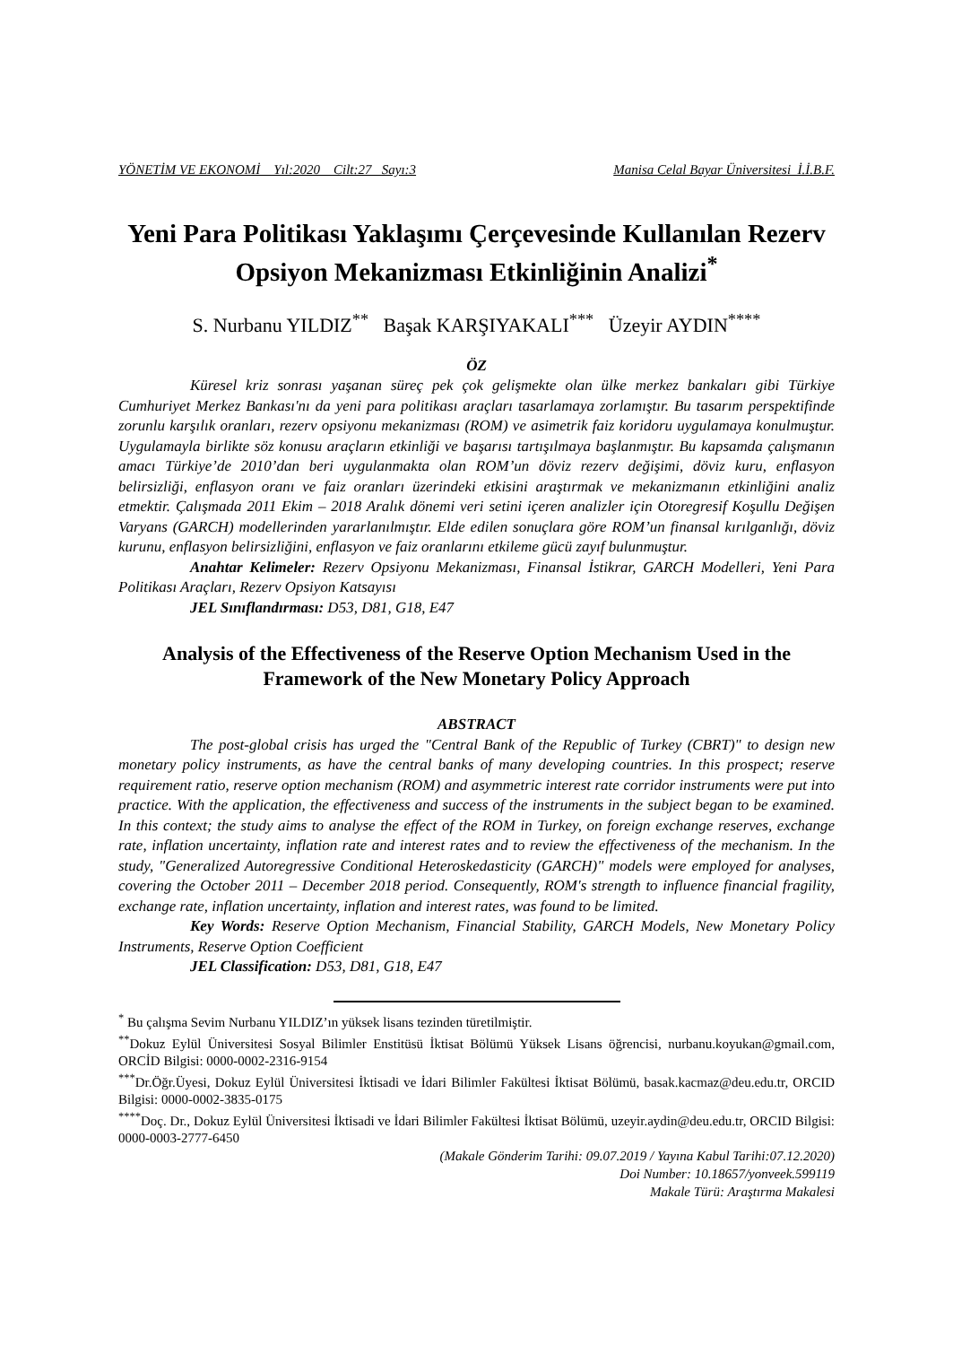YÖNETİM VE EKONOMİ Yıl:2020 Cilt:27 Sayı:3 Manisa Celal Bayar Üniversitesi İ.İ.B.F.
Yeni Para Politikası Yaklaşımı Çerçevesinde Kullanılan Rezerv Opsiyon Mekanizması Etkinliğinin Analizi<sup>*</sup>
S. Nurbanu YILDIZ<sup>**</sup> Başak KARŞIYAKALI<sup>***</sup> Üzeyir AYDIN<sup>****</sup>
ÖZ
Küresel kriz sonrası yaşanan süreç pek çok gelişmekte olan ülke merkez bankaları gibi Türkiye Cumhuriyet Merkez Bankası'nı da yeni para politikası araçları tasarlamaya zorlamıştır. Bu tasarım perspektifinde zorunlu karşılık oranları, rezerv opsiyonu mekanizması (ROM) ve asimetrik faiz koridoru uygulamaya konulmuştur. Uygulamayla birlikte söz konusu araçların etkinliği ve başarısı tartışılmaya başlanmıştır. Bu kapsamda çalışmanın amacı Türkiye’de 2010’dan beri uygulanmakta olan ROM’un döviz rezerv değişimi, döviz kuru, enflasyon belirsizliği, enflasyon oranı ve faiz oranları üzerindeki etkisini araştırmak ve mekanizmanın etkinliğini analiz etmektir. Çalışmada 2011 Ekim – 2018 Aralık dönemi veri setini içeren analizler için Otoregresif Koşullu Değişen Varyans (GARCH) modellerinden yararlanılmıştır. Elde edilen sonuçlara göre ROM’un finansal kırılganlığı, döviz kurunu, enflasyon belirsizliğini, enflasyon ve faiz oranlarını etkileme gücü zayıf bulunmuştur.
Anahtar Kelimeler: Rezerv Opsiyonu Mekanizması, Finansal İstikrar, GARCH Modelleri, Yeni Para Politikası Araçları, Rezerv Opsiyon Katsayısı
JEL Sınıflandırması: D53, D81, G18, E47
Analysis of the Effectiveness of the Reserve Option Mechanism Used in the Framework of the New Monetary Policy Approach
ABSTRACT
The post-global crisis has urged the "Central Bank of the Republic of Turkey (CBRT)" to design new monetary policy instruments, as have the central banks of many developing countries. In this prospect; reserve requirement ratio, reserve option mechanism (ROM) and asymmetric interest rate corridor instruments were put into practice. With the application, the effectiveness and success of the instruments in the subject began to be examined. In this context; the study aims to analyse the effect of the ROM in Turkey, on foreign exchange reserves, exchange rate, inflation uncertainty, inflation rate and interest rates and to review the effectiveness of the mechanism. In the study, "Generalized Autoregressive Conditional Heteroskedasticity (GARCH)" models were employed for analyses, covering the October 2011 – December 2018 period. Consequently, ROM's strength to influence financial fragility, exchange rate, inflation uncertainty, inflation and interest rates, was found to be limited.
Key Words: Reserve Option Mechanism, Financial Stability, GARCH Models, New Monetary Policy Instruments, Reserve Option Coefficient
JEL Classification: D53, D81, G18, E47
<sup>*</sup> Bu çalışma Sevim Nurbanu YILDIZ’ın yüksek lisans tezinden türetilmiştir.
<sup>**</sup> Dokuz Eylül Üniversitesi Sosyal Bilimler Enstitüsü İktisat Bölümü Yüksek Lisans öğrencisi, nurbanu.koyukan@gmail.com, ORCİD Bilgisi: 0000-0002-2316-9154
<sup>***</sup> Dr.Öğr.Üyesi, Dokuz Eylül Üniversitesi İktisadi ve İdari Bilimler Fakültesi İktisat Bölümü, basak.kacmaz@deu.edu.tr, ORCID Bilgisi: 0000-0002-3835-0175
<sup>****</sup>Doç. Dr., Dokuz Eylül Üniversitesi İktisadi ve İdari Bilimler Fakültesi İktisat Bölümü, uzeyir.aydin@deu.edu.tr, ORCID Bilgisi: 0000-0003-2777-6450
(Makale Gönderim Tarihi: 09.07.2019 / Yayına Kabul Tarihi:07.12.2020)
Doi Number: 10.18657/yonveek.599119
Makale Türü: Araştırma Makalesi